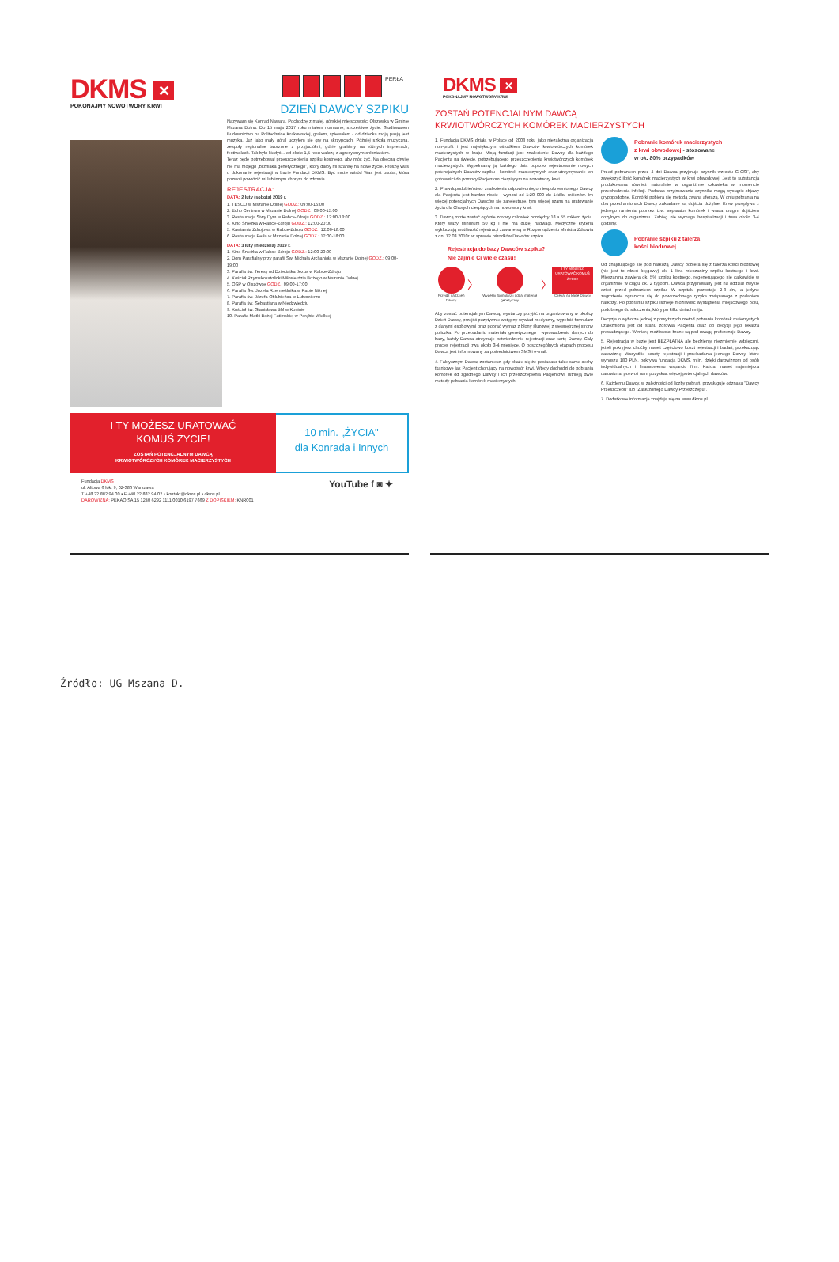DKMS ✕
POKONAJMY NOWOTWORY KRWI
PERŁA
DZIEŃ DAWCY SZPIKU
Nazywam się Konrad Nawara. Pochodzę z małej, górskiej miejscowości Olszówka w Gminie Mszana Dolna. Do 15 maja 2017 roku miałem normalne, szczęśliwe życie. Studiowałem Budownictwo na Politechnice Krakowskiej, grałem, śpiewałem - od dziecka moją pasją jest muzyka. Już jako mały góral uczyłem się gry na skrzypcach. Później szkoła muzyczna, zespoły regionalne tworzone z przyjaciółmi, gdzie graliśmy na różnych imprezach, festiwalach. Tak było kiedyś... od około 1,5 roku walczę z agresywnym chłoniakiem.
Teraz będę potrzebował przeszczepienia szpiku kostnego, aby móc żyć. Na obecną chwilę nie ma mojego „bliźniaka genetycznego", który dałby mi szansę na nowe życie. Proszę Was o dokonanie rejestracji w bazie Fundacji DKMS. Być może wśród Was jest osoba, która pozwoli powrócić mi lub innym chorym do zdrowia.
REJESTRACJA:
DATA: 2 luty (sobota) 2019 r.
1. TESCO w Mszanie Dolnej GODZ.: 09:00-15:00
2. Echo Centrum w Mszanie Dolnej GODZ.: 09:00-15:00
3. Restauracja Siwy Dym w Rabce-Zdroju GODZ.: 12:00-18:00
4. Kino Śnieżka w Rabce-Zdroju GODZ.: 12:00-20:00
5. Kawiarnia Zdrojowa w Rabce-Zdroju GODZ.: 12:00-18:00
6. Restauracja Perła w Mszanie Dolnej GODZ.: 12:00-18:00
DATA: 3 luty (niedziela) 2019 r.
1. Kino Śnieżka w Rabce-Zdroju GODZ.: 12:00-20:00
2. Dom Parafialny przy parafii Św. Michała Archanioła w Mszanie Dolnej GODZ.: 09:00-19:00
3. Parafia św. Teresy od Dzieciątka Jezus w Rabce-Zdroju
4. Kościół Rzymskokatolicki Miłosierdzia Bożego w Mszanie Dolnej
5. OSP w Olszówce GODZ.: 09:00-17:00
6. Parafia Św. Józefa Rzemieślnika w Rabie Niżnej
7. Parafia św. Józefa Oblubieńca w Lubomierzu
8. Parafia św. Sebastiana w Niedźwiedziu
9. Kościół św. Stanisława BM w Koninie
10. Parafia Matki Bożej Fatimskiej w Porębie Wielkiej
I TY MOŻESZ URATOWAĆ
KOMUŚ ŻYCIE!
ZOSTAŃ POTENCJALNYM DAWCĄ
KRWIOTWÓRCZYCH KOMÓREK MACIERZYSTYCH
10 min. „ŻYCIA"
dla Konrada i Innych
Fundacja DKMS
ul. Altowa 6 lok. 9, 02-386 Warszawa
T +48 22 882 94 00 • F +48 22 882 94 02 • kontakt@dkms.pl • dkms.pl
DAROWIZNA: PEKAO SA 15 1240 6292 1111 0010 6197 7669 Z DOPISKIEM: KNR001
YouTube f ◙ ✦
DKMS ✕
POKONAJMY NOWOTWORY KRWI
ZOSTAŃ POTENCJALNYM DAWCĄ
KRWIOTWÓRCZYCH KOMÓREK MACIERZYSTYCH
1. Fundacja DKMS działa w Polsce od 2008 roku jako niezależna organizacja non-profit i jest największym ośrodkiem Dawców krwiotwórczych komórek macierzystych w kraju. Misją fundacji jest znalezienie Dawcy dla każdego Pacjenta na świecie, potrzebującego przeszczepienia krwiotwórczych komórek macierzystych. Wypełniamy ją każdego dnia poprzez rejestrowanie nowych potencjalnych Dawców szpiku i komórek macierzystych oraz utrzymywanie ich gotowości do pomocy Pacjentom cierpiącym na nowotwory krwi.
2. Prawdopodobieństwo znalezienia odpowiedniego niespokrewnionego Dawcy dla Pacjenta jest bardzo niskie i wynosi od 1:20 000 do 1:kilku milionów. Im więcej potencjalnych Dawców się zarejestruje, tym więcej szans na uratowanie życia dla Chorych cierpiących na nowotwory krwi.
3. Dawcą może zostać ogólnie zdrowy człowiek pomiędzy 18 a 55 rokiem życia. Który waży minimum 50 kg i nie ma dużej nadwagi. Medyczne kryteria wykluczają możliwość rejestracji zawarte są w Rozporządzeniu Ministra Zdrowia z dn. 12.03.2010r. w sprawie ośrodków Dawców szpiku.
Rejestracja do bazy Dawców szpiku?
Nie zajmie Ci wiele czasu!
Przyjdź na Dzień Dawcy
〉
Wypełnij formularz i oddaj materiał genetyczny
〉
I TY MOŻESZ URATOWAĆ KOMUŚ ŻYCIE!
Czekaj na kartę Dawcy
Aby zostać potencjalnym Dawcą, wystarczy przyjść na organizowany w okolicy Dzień Dawcy, przejść pozytywnie wstępny wywiad medyczny, wypełnić formularz z danymi osobowymi oraz pobrać wymaz z błony śluzowej z wewnętrznej strony policzka. Po przebadaniu materiału genetycznego i wprowadzeniu danych do bazy, każdy Dawca otrzymuje potwierdzenie rejestracji oraz kartę Dawcy. Cały proces rejestracji trwa około 3-4 miesięce. O poszczególnych etapach procesu Dawca jest informowany za pośrednictwem SMS i e-mail.
4. Faktycznym Dawcą zostaniesz, gdy okaże się że posiadasz takie same cechy tkankowe jak Pacjent chorujący na nowotwór krwi. Wtedy dochodzi do pobrania komórek od zgodnego Dawcy i ich przeszczepienia Pacjentowi. Istnieją dwie metody pobrania komórek macierzystych:
Pobranie komórek macierzystych
z krwi obwodowej - stosowane
w ok. 80% przypadków
Przed pobraniem przez 4 dni Dawca przyjmuje czynnik wzrostu G-CSF, aby zwiększyć ilość komórek macierzystych w krwi obwodowej. Jest to substancja produkowana również naturalnie w organiźmie człowieka w momencie przechodzenia infekcji. Podczas przyjmowania czynnika mogą wystąpić objawy grypopodobne. Komórki pobiera się metodą zwaną aferazą. W dniu pobrania na obu przedramionach Dawcy zakładane są dojścia dożylne. Krew przepływa z jednego ramienia poprzez tzw. separator komórek i wraca drugim dojściem dożylnym do organizmu. Zabieg nie wymaga hospitalizacji i trwa około 3-4 godziny.
Pobranie szpiku z talerza
kości biodrowej
Od znajdującego się pod narkozą Dawcy pobiera się z talerza kości biodrowej (nie jest to rdzeń kręgowy) ok. 1 litra mieszaniny szpiku kostnego i krwi. Mieszanina zawiera ok. 5% szpiku kostnego, regenerującego się całkowicie w organiźmie w ciągu ok. 2 tygodni. Dawca przyjmowany jest na oddział zwykle dzień przed pobraniem szpiku. W szpitalu pozostaje 2-3 dni, a jedyne zagrożenie ogranicza się do powszechnego ryzyka związanego z podaniem narkozy. Po pobraniu szpiku istnieje możliwość wystąpienia miejscowego bólu, podobnego do stłuczenia, który po kilku dniach mija.
Decyzja o wyborze jednej z powyższych metod pobrania komórek maierzystych uzależniona jest od stanu zdrowia Pacjenta oraz od decyzji jego lekarza prowadzącego. W miarę możliwości brane są pod uwagę preferencje Dawcy.
5. Rejestracja w bazie jest BEZPŁATNA ale będziemy niezmiernie wdzięczni, jeżeli pokryjesz choćby nawet częściowo koszt rejestracji i badań, przekazując darowiznę. Wszystkie koszty rejestracji i przebadania jednego Dawcy, które wynoszą 180 PLN, pokrywa fundacja DKMS, m.in. dzięki darowiznom od osób indywidualnych i finansowemu wsparciu firm. Każda, nawet najmniejsza darowizna, pozwoli nam pozyskać więcej potencjalnych dawców.
6. Każdemu Dawcy, w zależności od liczby pobrań, przysługuje odznaka "Dawcy Przeszczepu" lub "Zasłużonego Dawcy Przeszczepu".
7. Dodatkowe informacje znajdują się na www.dkms.pl
Źródło: UG Mszana D.